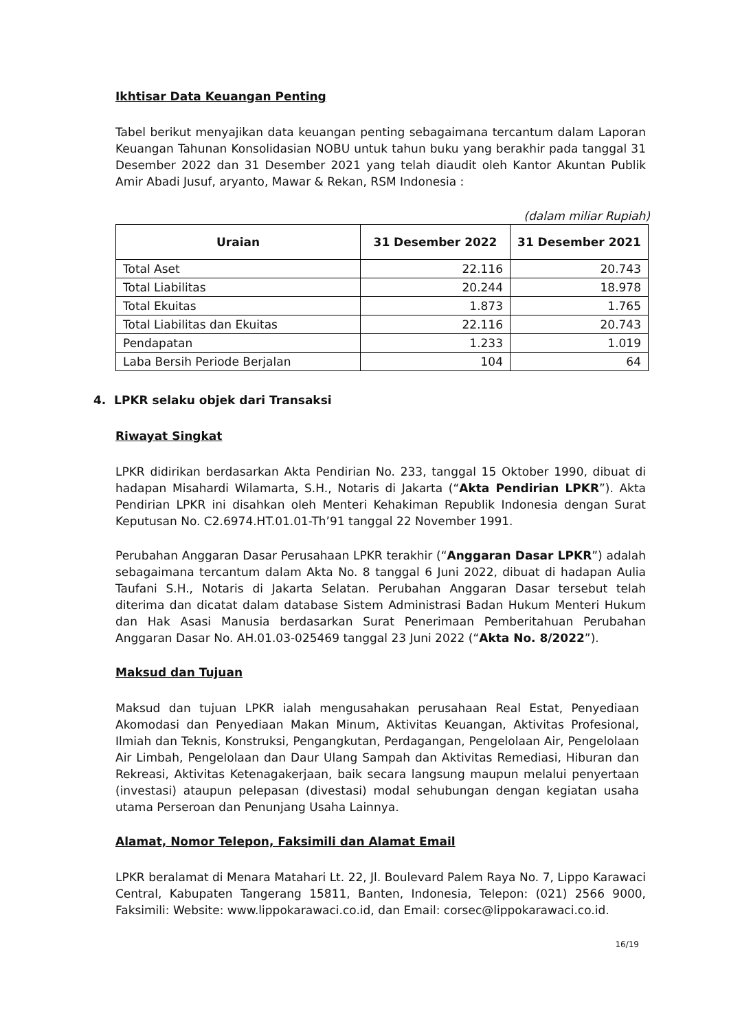Ikhtisar Data Keuangan Penting
Tabel berikut menyajikan data keuangan penting sebagaimana tercantum dalam Laporan Keuangan Tahunan Konsolidasian NOBU untuk tahun buku yang berakhir pada tanggal 31 Desember 2022 dan 31 Desember 2021 yang telah diaudit oleh Kantor Akuntan Publik Amir Abadi Jusuf, aryanto, Mawar & Rekan, RSM Indonesia :
(dalam miliar Rupiah)
| Uraian | 31 Desember 2022 | 31 Desember 2021 |
| --- | --- | --- |
| Total Aset | 22.116 | 20.743 |
| Total Liabilitas | 20.244 | 18.978 |
| Total Ekuitas | 1.873 | 1.765 |
| Total Liabilitas dan Ekuitas | 22.116 | 20.743 |
| Pendapatan | 1.233 | 1.019 |
| Laba Bersih Periode Berjalan | 104 | 64 |
4. LPKR selaku objek dari Transaksi
Riwayat Singkat
LPKR didirikan berdasarkan Akta Pendirian No. 233, tanggal 15 Oktober 1990, dibuat di hadapan Misahardi Wilamarta, S.H., Notaris di Jakarta (“Akta Pendirian LPKR”). Akta Pendirian LPKR ini disahkan oleh Menteri Kehakiman Republik Indonesia dengan Surat Keputusan No. C2.6974.HT.01.01-Th’91 tanggal 22 November 1991.
Perubahan Anggaran Dasar Perusahaan LPKR terakhir (“Anggaran Dasar LPKR”) adalah sebagaimana tercantum dalam Akta No. 8 tanggal 6 Juni 2022, dibuat di hadapan Aulia Taufani S.H., Notaris di Jakarta Selatan. Perubahan Anggaran Dasar tersebut telah diterima dan dicatat dalam database Sistem Administrasi Badan Hukum Menteri Hukum dan Hak Asasi Manusia berdasarkan Surat Penerimaan Pemberitahuan Perubahan Anggaran Dasar No. AH.01.03-025469 tanggal 23 Juni 2022 (“Akta No. 8/2022”).
Maksud dan Tujuan
Maksud dan tujuan LPKR ialah mengusahakan perusahaan Real Estat, Penyediaan Akomodasi dan Penyediaan Makan Minum, Aktivitas Keuangan, Aktivitas Profesional, Ilmiah dan Teknis, Konstruksi, Pengangkutan, Perdagangan, Pengelolaan Air, Pengelolaan Air Limbah, Pengelolaan dan Daur Ulang Sampah dan Aktivitas Remediasi, Hiburan dan Rekreasi, Aktivitas Ketenagakerjaan, baik secara langsung maupun melalui penyertaan (investasi) ataupun pelepasan (divestasi) modal sehubungan dengan kegiatan usaha utama Perseroan dan Penunjang Usaha Lainnya.
Alamat, Nomor Telepon, Faksimili dan Alamat Email
LPKR beralamat di Menara Matahari Lt. 22, Jl. Boulevard Palem Raya No. 7, Lippo Karawaci Central, Kabupaten Tangerang 15811, Banten, Indonesia, Telepon: (021) 2566 9000, Faksimili: Website: www.lippokarawaci.co.id, dan Email: corsec@lippokarawaci.co.id.
16/19